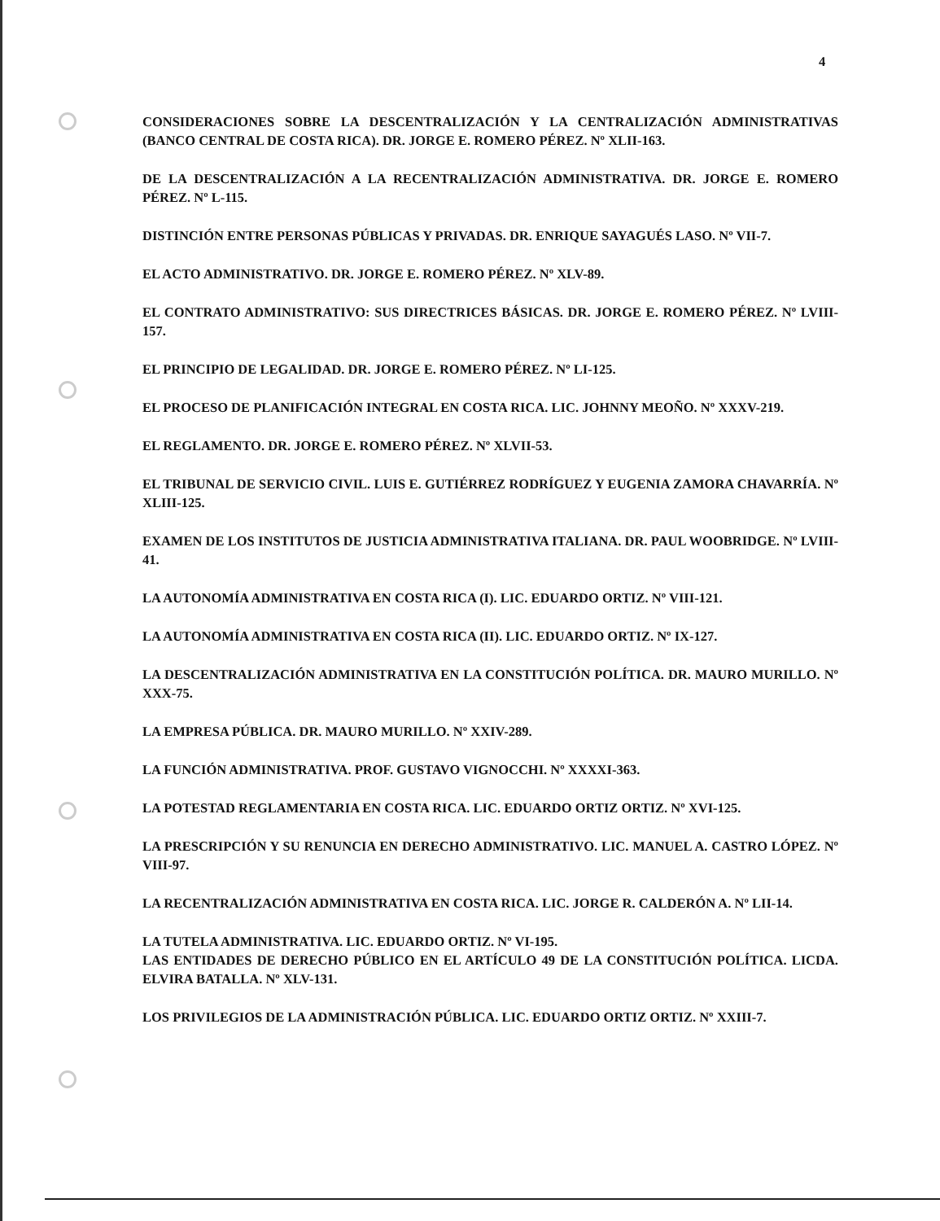4
CONSIDERACIONES SOBRE LA DESCENTRALIZACIÓN Y LA CENTRALIZACIÓN ADMINISTRATIVAS (BANCO CENTRAL DE COSTA RICA). DR. JORGE E. ROMERO PÉREZ. Nº XLII-163.
DE LA DESCENTRALIZACIÓN A LA RECENTRALIZACIÓN ADMINISTRATIVA. DR. JORGE E. ROMERO PÉREZ. Nº L-115.
DISTINCIÓN ENTRE PERSONAS PÚBLICAS Y PRIVADAS. DR. ENRIQUE SAYAGUÉS LASO. Nº VII-7.
EL ACTO ADMINISTRATIVO. DR. JORGE E. ROMERO PÉREZ. Nº XLV-89.
EL CONTRATO ADMINISTRATIVO: SUS DIRECTRICES BÁSICAS. DR. JORGE E. ROMERO PÉREZ. Nº LVIII-157.
EL PRINCIPIO DE LEGALIDAD. DR. JORGE E. ROMERO PÉREZ. Nº LI-125.
EL PROCESO DE PLANIFICACIÓN INTEGRAL EN COSTA RICA. LIC. JOHNNY MEOÑO. Nº XXXV-219.
EL REGLAMENTO. DR. JORGE E. ROMERO PÉREZ. Nº XLVII-53.
EL TRIBUNAL DE SERVICIO CIVIL. LUIS E. GUTIÉRREZ RODRÍGUEZ Y EUGENIA ZAMORA CHAVARRÍA. Nº XLIII-125.
EXAMEN DE LOS INSTITUTOS DE JUSTICIA ADMINISTRATIVA ITALIANA. DR. PAUL WOOBRIDGE. Nº LVIII-41.
LA AUTONOMÍA ADMINISTRATIVA EN COSTA RICA (I). LIC. EDUARDO ORTIZ. Nº VIII-121.
LA AUTONOMÍA ADMINISTRATIVA EN COSTA RICA (II). LIC. EDUARDO ORTIZ. Nº IX-127.
LA DESCENTRALIZACIÓN ADMINISTRATIVA EN LA CONSTITUCIÓN POLÍTICA. DR. MAURO MURILLO. Nº XXX-75.
LA EMPRESA PÚBLICA. DR. MAURO MURILLO. Nº XXIV-289.
LA FUNCIÓN ADMINISTRATIVA. PROF. GUSTAVO VIGNOCCHI. Nº XXXXI-363.
LA POTESTAD REGLAMENTARIA EN COSTA RICA. LIC. EDUARDO ORTIZ ORTIZ. Nº XVI-125.
LA PRESCRIPCIÓN Y SU RENUNCIA EN DERECHO ADMINISTRATIVO. LIC. MANUEL A. CASTRO LÓPEZ. Nº VIII-97.
LA RECENTRALIZACIÓN ADMINISTRATIVA EN COSTA RICA. LIC. JORGE R. CALDERÓN A. Nº LII-14.
LA TUTELA ADMINISTRATIVA. LIC. EDUARDO ORTIZ. Nº VI-195.
LAS ENTIDADES DE DERECHO PÚBLICO EN EL ARTÍCULO 49 DE LA CONSTITUCIÓN POLÍTICA. LICDA. ELVIRA BATALLA. Nº XLV-131.
LOS PRIVILEGIOS DE LA ADMINISTRACIÓN PÚBLICA. LIC. EDUARDO ORTIZ ORTIZ. Nº XXIII-7.